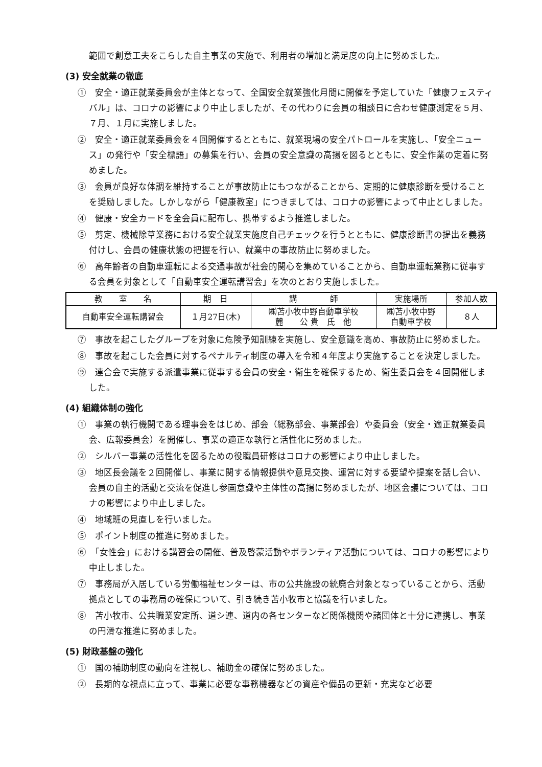範囲で創意工夫をこらした自主事業の実施で、利用者の増加と満足度の向上に努めました。
(3) 安全就業の徹底
①　安全・適正就業委員会が主体となって、全国安全就業強化月間に開催を予定していた「健康フェスティバル」は、コロナの影響により中止しましたが、その代わりに会員の相談日に合わせ健康測定を５月、７月、１月に実施しました。
②　安全・適正就業委員会を４回開催するとともに、就業現場の安全パトロールを実施し、「安全ニュース」の発行や「安全標語」の募集を行い、会員の安全意識の高揚を図るとともに、安全作業の定着に努めました。
③　会員が良好な体調を維持することが事故防止にもつながることから、定期的に健康診断を受けることを奨励しました。しかしながら「健康教室」につきましては、コロナの影響によって中止としました。
④　健康・安全カードを全会員に配布し、携帯するよう推進しました。
⑤　剪定、機械除草業務における安全就業実施度自己チェックを行うとともに、健康診断書の提出を義務付けし、会員の健康状態の把握を行い、就業中の事故防止に努めました。
⑥　高年齢者の自動車運転による交通事故が社会的関心を集めていることから、自動車運転業務に従事する会員を対象として「自動車安全運転講習会」を次のとおり実施しました。
| 教 室 名 | 期 日 | 講 師 | 実施場所 | 参加人数 |
| --- | --- | --- | --- | --- |
| 自動車安全運転講習会 | １月27日(木) | ㈱苫小牧中野自動車学校 麓 公 貴 氏 他 | ㈱苫小牧中野 自動車学校 | ８人 |
⑦　事故を起こしたグループを対象に危険予知訓練を実施し、安全意識を高め、事故防止に努めました。
⑧　事故を起こした会員に対するペナルティ制度の導入を令和４年度より実施することを決定しました。
⑨　連合会で実施する派遣事業に従事する会員の安全・衛生を確保するため、衛生委員会を４回開催しました。
(4) 組織体制の強化
①　事業の執行機関である理事会をはじめ、部会（総務部会、事業部会）や委員会（安全・適正就業委員会、広報委員会）を開催し、事業の適正な執行と活性化に努めました。
②　シルバー事業の活性化を図るための役職員研修はコロナの影響により中止しました。
③　地区長会議を２回開催し、事業に関する情報提供や意見交換、運営に対する要望や提案を話し合い、会員の自主的活動と交流を促進し参画意識や主体性の高揚に努めましたが、地区会議については、コロナの影響により中止しました。
④　地域班の見直しを行いました。
⑤　ポイント制度の推進に努めました。
⑥　「女性会」における講習会の開催、普及啓蒙活動やボランティア活動については、コロナの影響により中止しました。
⑦　事務局が入居している労働福祉センターは、市の公共施設の統廃合対象となっていることから、活動拠点としての事務局の確保について、引き続き苫小牧市と協議を行いました。
⑧　苫小牧市、公共職業安定所、道シ連、道内の各センターなど関係機関や諸団体と十分に連携し、事業の円滑な推進に努めました。
(5) 財政基盤の強化
①　国の補助制度の動向を注視し、補助金の確保に努めました。
②　長期的な視点に立って、事業に必要な事務機器などの資産や備品の更新・充実など必要